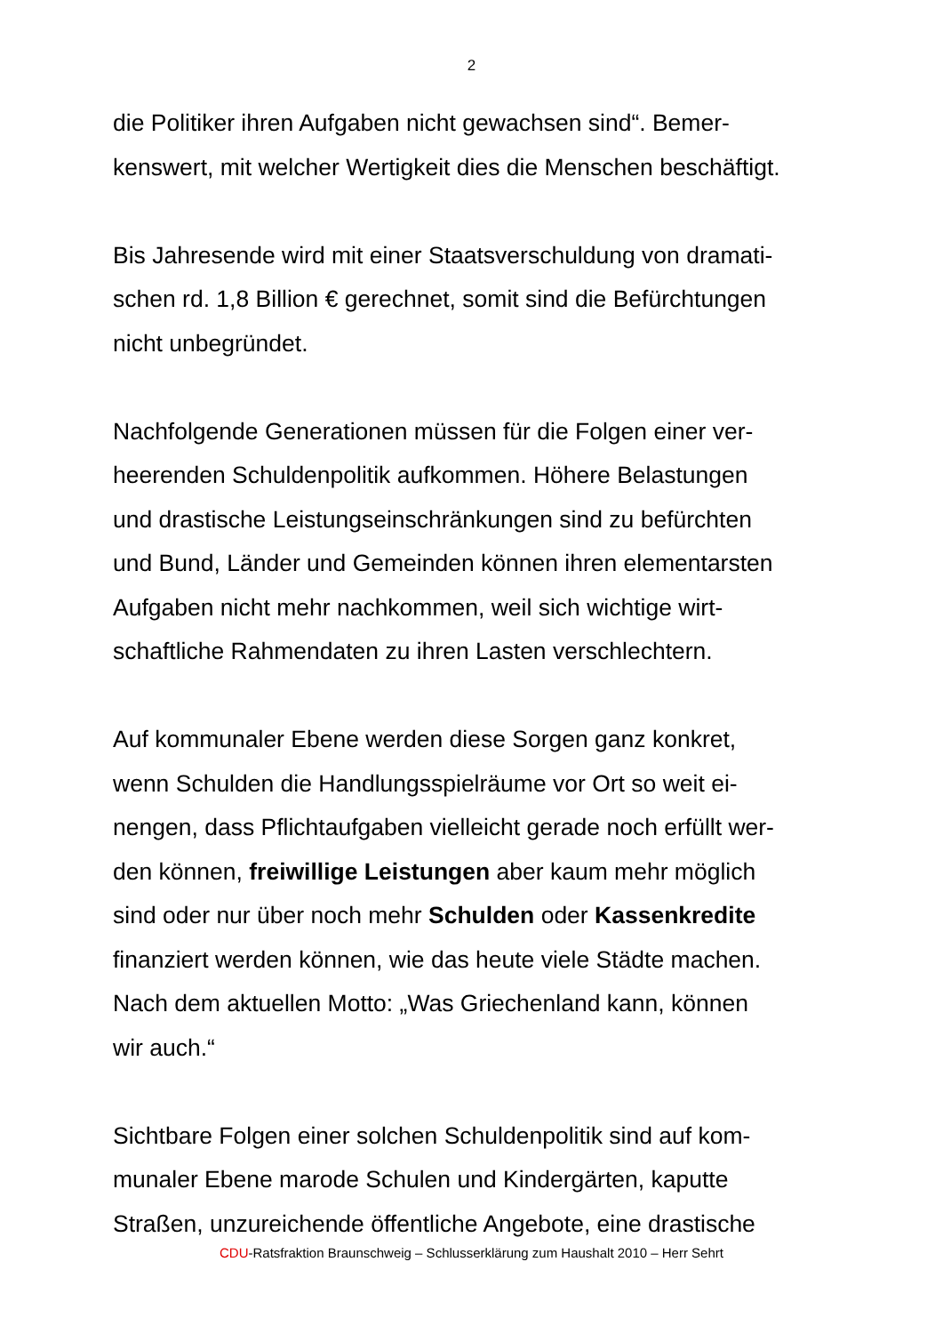2
die Politiker ihren Aufgaben nicht gewachsen sind“. Bemer-
kenswert, mit welcher Wertigkeit dies die Menschen beschäftigt.
Bis Jahresende wird mit einer Staatsverschuldung von dramati-
schen rd. 1,8 Billion € gerechnet, somit sind die Befürchtungen
nicht unbegründet.
Nachfolgende Generationen müssen für die Folgen einer ver-
heerenden Schuldenpolitik aufkommen. Höhere Belastungen
und drastische Leistungseinschränkungen sind zu befürchten
und Bund, Länder und Gemeinden können ihren elementarsten
Aufgaben nicht mehr nachkommen, weil sich wichtige wirt-
schaftliche Rahmendaten zu ihren Lasten verschlechtern.
Auf kommunaler Ebene werden diese Sorgen ganz konkret,
wenn Schulden die Handlungsspielräume vor Ort so weit ei-
nengen, dass Pflichtaufgaben vielleicht gerade noch erfüllt wer-
den können, freiwillige Leistungen aber kaum mehr möglich
sind oder nur über noch mehr Schulden oder Kassenkredite
finanziert werden können, wie das heute viele Städte machen.
Nach dem aktuellen Motto: „Was Griechenland kann, können
wir auch.“
Sichtbare Folgen einer solchen Schuldenpolitik sind auf kom-
munaler Ebene marode Schulen und Kindergärten, kaputte
Straßen, unzureichende öffentliche Angebote, eine drastische
CDU-Ratsfraktion Braunschweig – Schlusserklärung zum Haushalt 2010 – Herr Sehrt